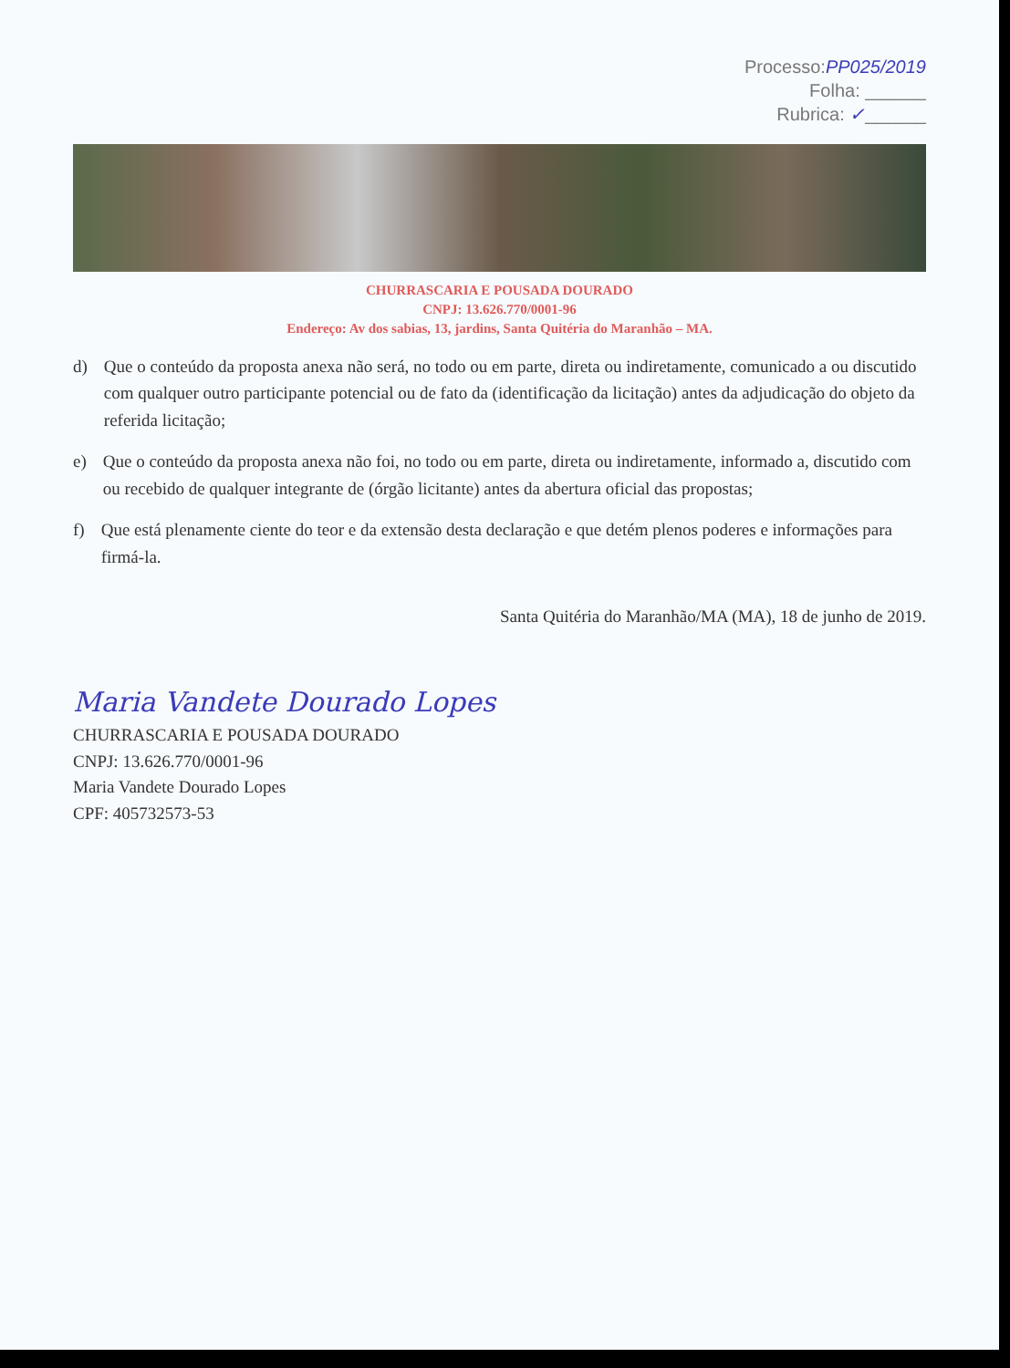Processo:PP025/2019
Folha: ______
Rubrica: ✓______
CHURRASCARIA E POUSADA DOURADO
CNPJ: 13.626.770/0001-96
Endereço: Av dos sabias, 13, jardins, Santa Quitéria do Maranhão – MA.
d) Que o conteúdo da proposta anexa não será, no todo ou em parte, direta ou indiretamente, comunicado a ou discutido com qualquer outro participante potencial ou de fato da (identificação da licitação) antes da adjudicação do objeto da referida licitação;
e) Que o conteúdo da proposta anexa não foi, no todo ou em parte, direta ou indiretamente, informado a, discutido com ou recebido de qualquer integrante de (órgão licitante) antes da abertura oficial das propostas;
f) Que está plenamente ciente do teor e da extensão desta declaração e que detém plenos poderes e informações para firmá-la.
Santa Quitéria do Maranhão/MA (MA), 18 de junho de 2019.
Maria Vandete Dourado Lopes
CHURRASCARIA E POUSADA DOURADO
CNPJ: 13.626.770/0001-96
Maria Vandete Dourado Lopes
CPF: 405732573-53